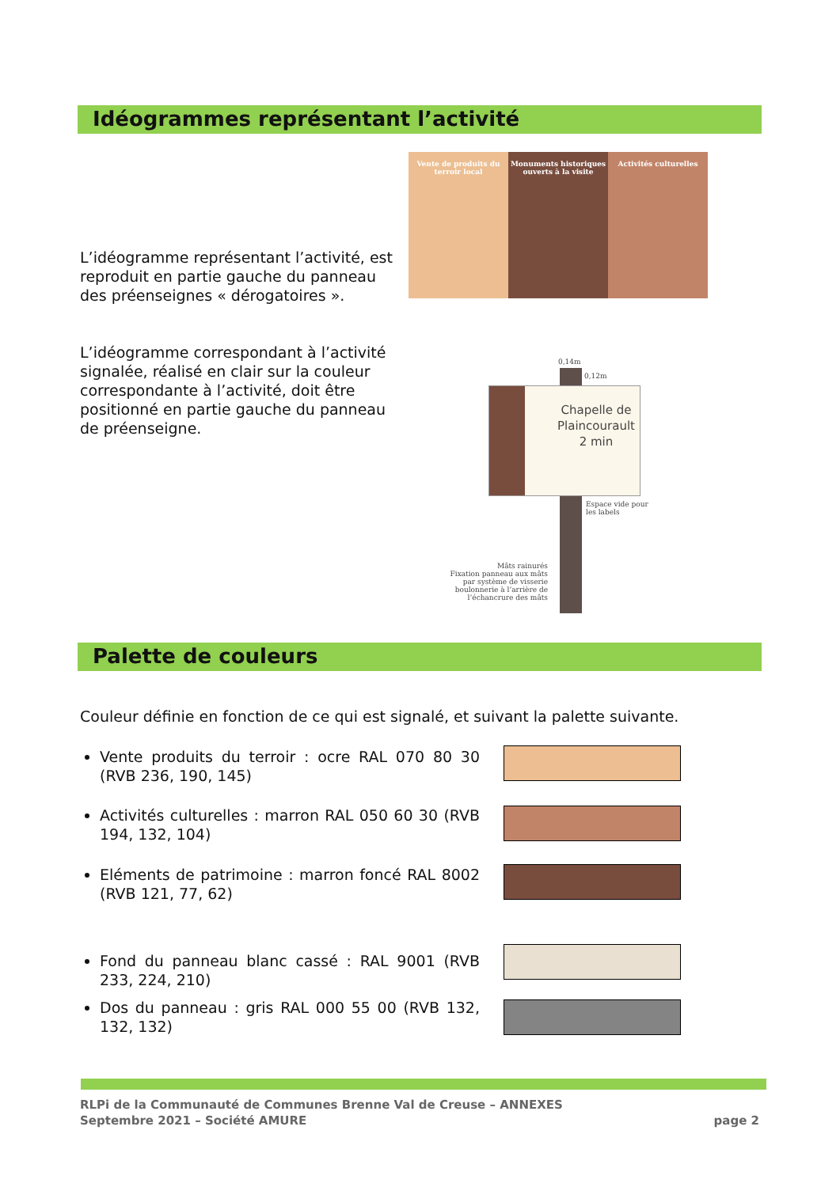Idéogrammes représentant l’activité
L’idéogramme représentant l’activité, est reproduit en partie gauche du panneau des préenseignes « dérogatoires ».
L’idéogramme correspondant à l’activité signalée, réalisé en clair sur la couleur correspondante à l’activité, doit être positionné en partie gauche du panneau de préenseigne.
Vente de produits du terroir local
Monuments historiques ouverts à la visite
Activités culturelles
0,14m
0,12m
Chapelle de Plaincourault
2 min
Espace vide pour
les labels
Mâts rainurés
Fixation panneau aux mâts par système de visserie boulonnerie à l’arrière de l’échancrure des mâts
Palette de couleurs
Couleur définie en fonction de ce qui est signalé, et suivant la palette suivante.
Vente produits du terroir : ocre RAL 070 80 30 (RVB 236, 190, 145)
Activités culturelles : marron RAL 050 60 30 (RVB 194, 132, 104)
Eléments de patrimoine : marron foncé RAL 8002 (RVB 121, 77, 62)
Fond du panneau blanc cassé : RAL 9001 (RVB 233, 224, 210)
Dos du panneau : gris RAL 000 55 00 (RVB 132, 132, 132)
RLPi de la Communauté de Communes Brenne Val de Creuse – ANNEXES
Septembre 2021 – Société AMURE page 2